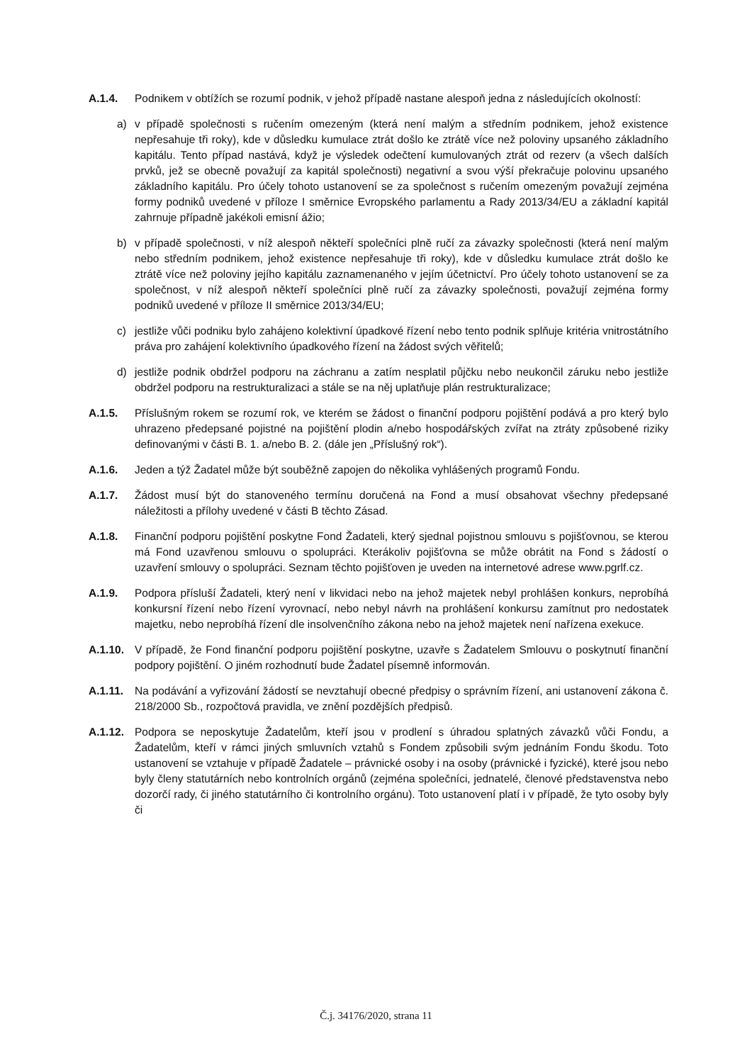A.1.4. Podnikem v obtížích se rozumí podnik, v jehož případě nastane alespoň jedna z následujících okolností:
a) v případě společnosti s ručením omezeným (která není malým a středním podnikem, jehož existence nepřesahuje tři roky), kde v důsledku kumulace ztrát došlo ke ztrátě více než poloviny upsaného základního kapitálu. Tento případ nastává, když je výsledek odečtení kumulovaných ztrát od rezerv (a všech dalších prvků, jež se obecně považují za kapitál společnosti) negativní a svou výší překračuje polovinu upsaného základního kapitálu. Pro účely tohoto ustanovení se za společnost s ručením omezeným považují zejména formy podniků uvedené v příloze I směrnice Evropského parlamentu a Rady 2013/34/EU a základní kapitál zahrnuje případně jakékoli emisní ážio;
b) v případě společnosti, v níž alespoň někteří společníci plně ručí za závazky společnosti (která není malým nebo středním podnikem, jehož existence nepřesahuje tři roky), kde v důsledku kumulace ztrát došlo ke ztrátě více než poloviny jejího kapitálu zaznamenaného v jejím účetnictví. Pro účely tohoto ustanovení se za společnost, v níž alespoň někteří společníci plně ručí za závazky společnosti, považují zejména formy podniků uvedené v příloze II směrnice 2013/34/EU;
c) jestliže vůči podniku bylo zahájeno kolektivní úpadkové řízení nebo tento podnik splňuje kritéria vnitrostátního práva pro zahájení kolektivního úpadkového řízení na žádost svých věřitelů;
d) jestliže podnik obdržel podporu na záchranu a zatím nesplatil půjčku nebo neukončil záruku nebo jestliže obdržel podporu na restrukturalizaci a stále se na něj uplatňuje plán restrukturalizace;
A.1.5. Příslušným rokem se rozumí rok, ve kterém se žádost o finanční podporu pojištění podává a pro který bylo uhrazeno předepsané pojistné na pojištění plodin a/nebo hospodářských zvířat na ztráty způsobené riziky definovanými v části B. 1. a/nebo B. 2. (dále jen „Příslušný rok“).
A.1.6. Jeden a týž Žadatel může být souběžně zapojen do několika vyhlášených programů Fondu.
A.1.7. Žádost musí být do stanoveného termínu doručená na Fond a musí obsahovat všechny předepsané náležitosti a přílohy uvedené v části B těchto Zásad.
A.1.8. Finanční podporu pojištění poskytne Fond Žadateli, který sjednal pojistnou smlouvu s pojišťovnou, se kterou má Fond uzavřenou smlouvu o spolupráci. Kterákoliv pojišťovna se může obrátit na Fond s žádostí o uzavření smlouvy o spolupráci. Seznam těchto pojišťoven je uveden na internetové adrese www.pgrlf.cz.
A.1.9. Podpora přísluší Žadateli, který není v likvidaci nebo na jehož majetek nebyl prohlášen konkurs, neprobíhá konkursní řízení nebo řízení vyrovnací, nebo nebyl návrh na prohlášení konkursu zamítnut pro nedostatek majetku, nebo neprobíhá řízení dle insolvenčního zákona nebo na jehož majetek není nařízena exekuce.
A.1.10.
V případě, že Fond finanční podporu pojištění poskytne, uzavře s Žadatelem Smlouvu o poskytnutí finanční podpory pojištění. O jiném rozhodnutí bude Žadatel písemně informován.
A.1.11.
Na podávání a vyřizování žádostí se nevztahují obecné předpisy o správním řízení, ani ustanovení zákona č. 218/2000 Sb., rozpočtová pravidla, ve znění pozdějších předpisů.
A.1.12.
Podpora se neposkytuje Žadatelům, kteří jsou v prodlení s úhradou splatných závazků vůči Fondu, a Žadatelům, kteří v rámci jiných smluvních vztahů s Fondem způsobili svým jednáním Fondu škodu. Toto ustanovení se vztahuje v případě Žadatele – právnické osoby i na osoby (právnické i fyzické), které jsou nebo byly členy statutárních nebo kontrolních orgánů (zejména společníci, jednatelé, členové představenstva nebo dozorčí rady, či jiného statutárního či kontrolního orgánu). Toto ustanovení platí i v případě, že tyto osoby byly či
Č.j. 34176/2020, strana 11